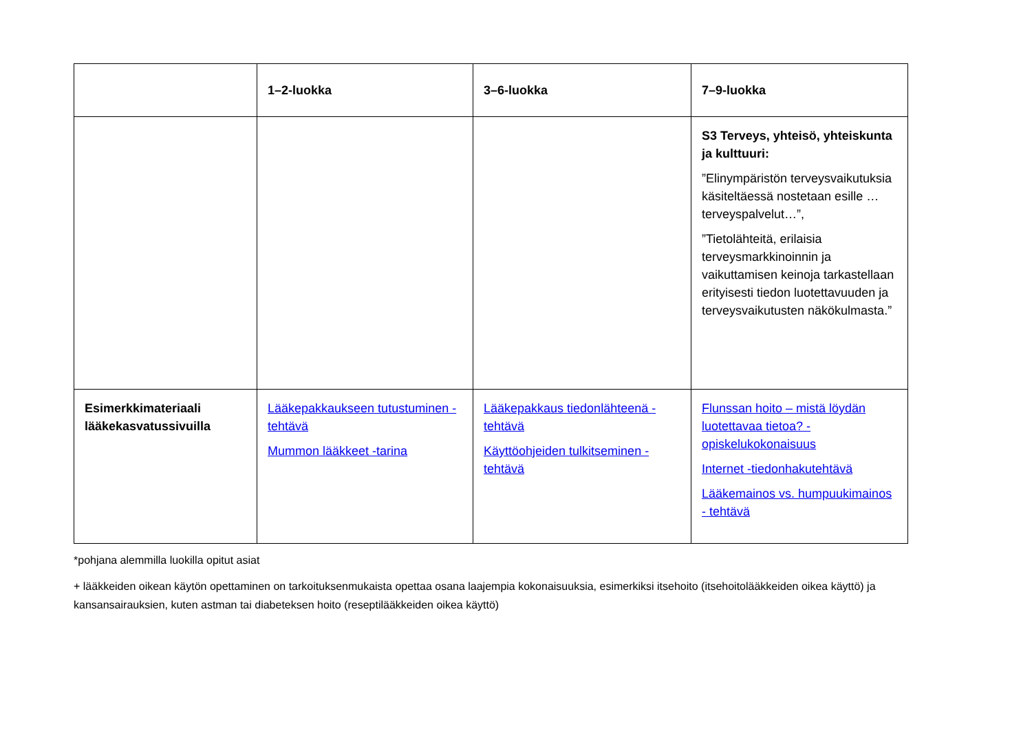| | 1–2-luokka | 3–6-luokka | 7–9-luokka |
| --- | --- | --- | --- |
| | | | S3 Terveys, yhteisö, yhteiskunta ja kulttuuri: ”Elinympäristön terveysvaikutuksia käsiteltäessä nostetaan esille … terveyspalvelut…”, ”Tietolähteitä, erilaisia terveysmarkkinoinnin ja vaikuttamisen keinoja tarkastellaan erityisesti tiedon luotettavuuden ja terveysvaikutusten näkökulmasta.” |
| Esimerkkimateriaali lääkekasvatussivuilla | Lääkepakkaukseen tutustuminen -tehtävä Mummon lääkkeet -tarina | Lääkepakkaus tiedonlähteenä -tehtävä Käyttöohjeiden tulkitseminen -tehtävä | Flunssan hoito – mistä löydän luotettavaa tietoa? -opiskelukokonaisuus Internet -tiedonhakutehtävä Lääkemainos vs. humpuukimainos - tehtävä |
*pohjana alemmilla luokilla opitut asiat
+ lääkkeiden oikean käytön opettaminen on tarkoituksenmukaista opettaa osana laajempia kokonaisuuksia, esimerkiksi itsehoito (itsehoitolääkkeiden oikea käyttö) ja kansansairauksien, kuten astman tai diabeteksen hoito (reseptilääkkeiden oikea käyttö)